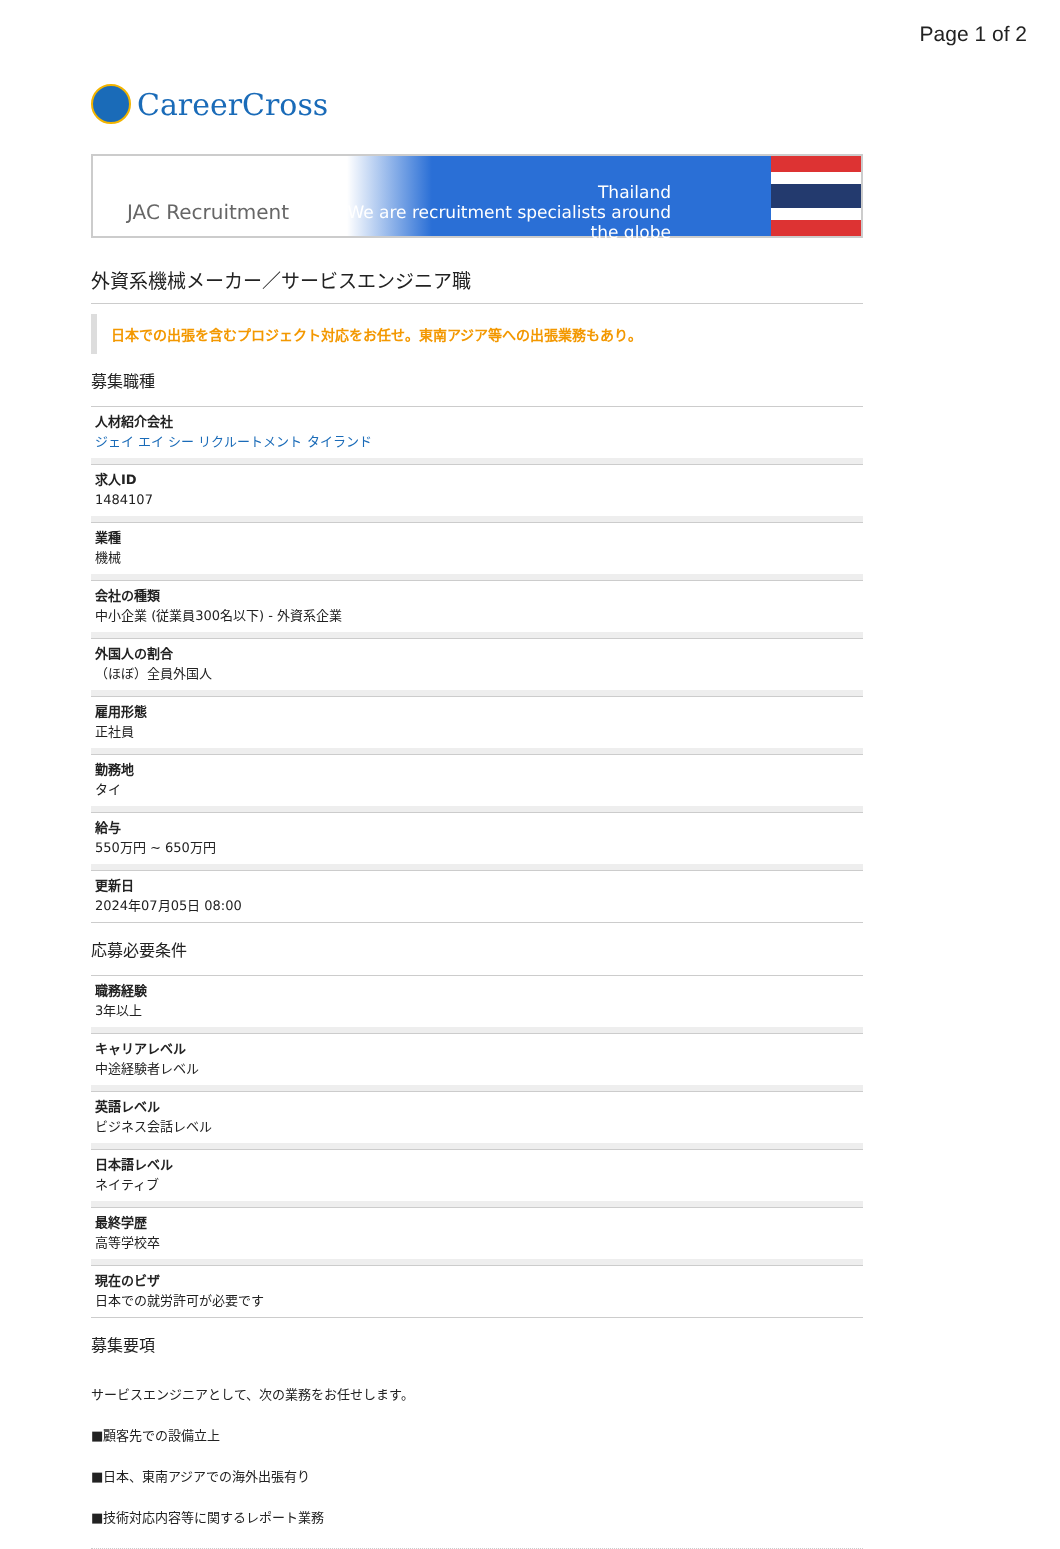Page 1 of 2
CareerCross
JAC Recruitment
Thailand
We are recruitment specialists around the globe
外資系機械メーカー／サービスエンジニア職
日本での出張を含むプロジェクト対応をお任せ。東南アジア等への出張業務もあり。
募集職種
人材紹介会社
ジェイ エイ シー リクルートメント タイランド
求人ID
1484107
業種
機械
会社の種類
中小企業 (従業員300名以下) - 外資系企業
外国人の割合
（ほぼ）全員外国人
雇用形態
正社員
勤務地
タイ
給与
550万円 ~ 650万円
更新日
2024年07月05日 08:00
応募必要条件
職務経験
3年以上
キャリアレベル
中途経験者レベル
英語レベル
ビジネス会話レベル
日本語レベル
ネイティブ
最終学歴
高等学校卒
現在のビザ
日本での就労許可が必要です
募集要項
サービスエンジニアとして、次の業務をお任せします。
■顧客先での設備立上
■日本、東南アジアでの海外出張有り
■技術対応内容等に関するレポート業務